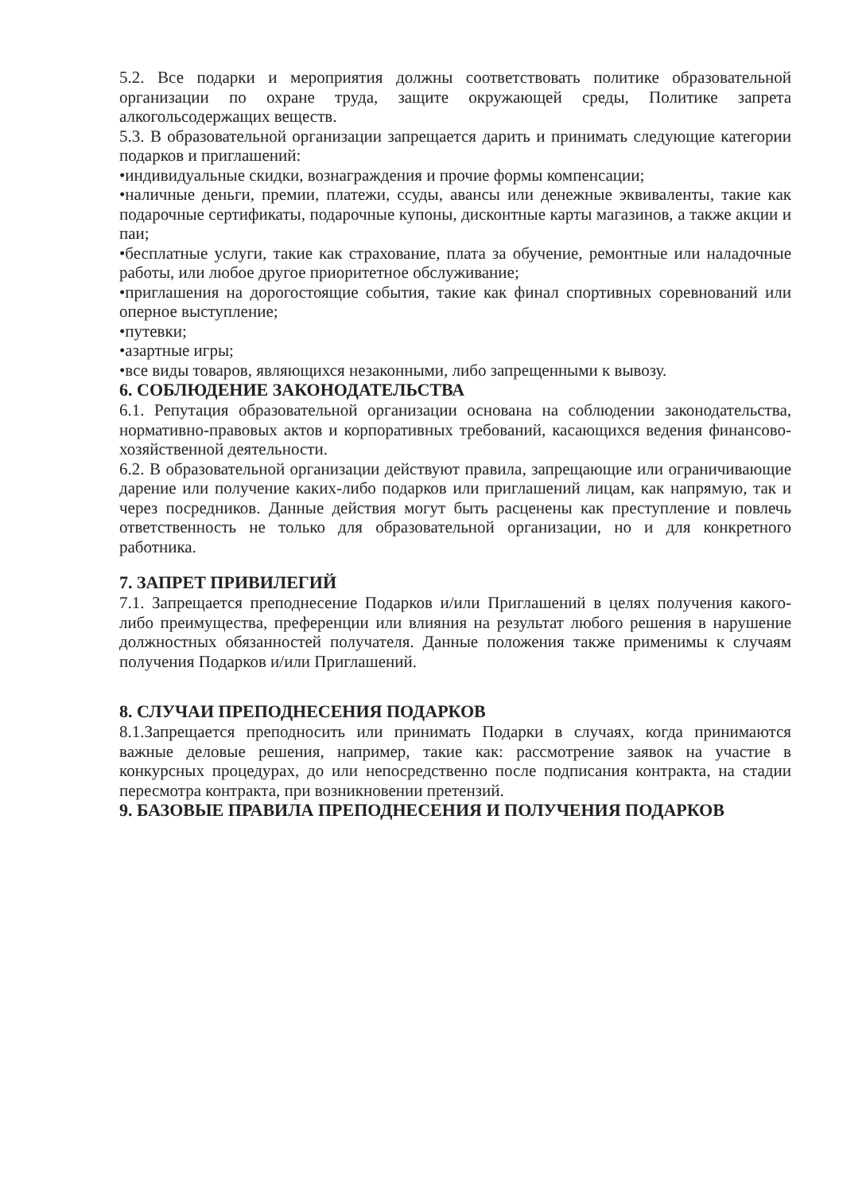5.2. Все подарки и мероприятия должны соответствовать политике образовательной организации по охране труда, защите окружающей среды, Политике запрета алкогольсодержащих веществ.
5.3. В образовательной организации запрещается дарить и принимать следующие категории подарков и приглашений:
•индивидуальные скидки, вознаграждения и прочие формы компенсации;
•наличные деньги, премии, платежи, ссуды, авансы или денежные эквиваленты, такие как подарочные сертификаты, подарочные купоны, дисконтные карты магазинов, а также акции и паи;
•бесплатные услуги, такие как страхование, плата за обучение, ремонтные или наладочные работы, или любое другое приоритетное обслуживание;
•приглашения на дорогостоящие события, такие как финал спортивных соревнований или оперное выступление;
•путевки;
•азартные игры;
•все виды товаров, являющихся незаконными, либо запрещенными к вывозу.
6. СОБЛЮДЕНИЕ ЗАКОНОДАТЕЛЬСТВА
6.1. Репутация образовательной организации основана на соблюдении законодательства, нормативно-правовых актов и корпоративных требований, касающихся ведения финансово-хозяйственной деятельности.
6.2. В образовательной организации действуют правила, запрещающие или ограничивающие дарение или получение каких-либо подарков или приглашений лицам, как напрямую, так и через посредников. Данные действия могут быть расценены как преступление и повлечь ответственность не только для образовательной организации, но и для конкретного работника.
7. ЗАПРЕТ ПРИВИЛЕГИЙ
7.1. Запрещается преподнесение Подарков и/или Приглашений в целях получения какого-либо преимущества, преференции или влияния на результат любого решения в нарушение должностных обязанностей получателя. Данные положения также применимы к случаям получения Подарков и/или Приглашений.
8. СЛУЧАИ ПРЕПОДНЕСЕНИЯ ПОДАРКОВ
8.1.Запрещается преподносить или принимать Подарки в случаях, когда принимаются важные деловые решения, например, такие как: рассмотрение заявок на участие в конкурсных процедурах, до или непосредственно после подписания контракта, на стадии пересмотра контракта, при возникновении претензий.
9. БАЗОВЫЕ ПРАВИЛА ПРЕПОДНЕСЕНИЯ И ПОЛУЧЕНИЯ ПОДАРКОВ